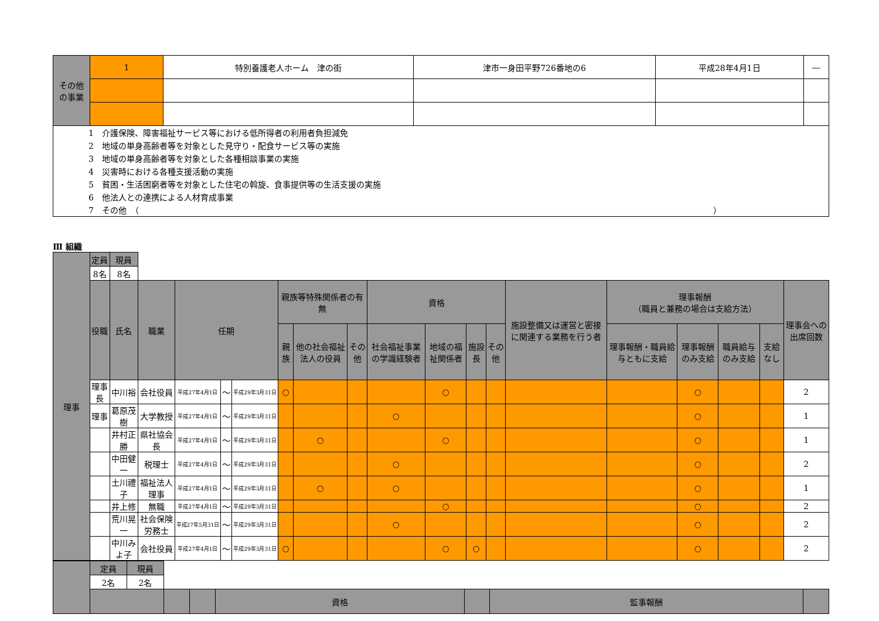| その他 の事業 | 1 | 特別養護老人ホーム 津の街 | 津市一身田平野726番地の6 | 平成28年4月1日 | ― |
| 1 介護保険、障害福祉サービス等における低所得者の利用者負担減免 |
| 2 地域の単身高齢者等を対象とした見守り・配食サービス等の実施 |
| 3 地域の単身高齢者等を対象とした各種相談事業の実施 |
| 4 災害時における各種支援活動の実施 |
| 5 貧困・生活困窮者等を対象とした住宅の斡旋、食事提供等の生活支援の実施 |
| 6 他法人との連携による人材育成事業 |
| 7 その他 （ ） |
Ⅲ 組織
| 理事 | 定員 | 現員 | | | | | | | | | | | | | | | | | |
| | 8名 | 8名 | | | | | | | | | | | | | | | | | |
| | 役職 | 氏名 | 職業 | 任期 | | | 親族等特殊関係者の有無 | | | 資格 | | | | 施設整備又は運営と密接に関連する業務を行う者 | 理事報酬 （職員と兼務の場合は支給方法） | | | | 理事会への出席回数 |
| | | | | | | | 親族 | 他の社会福祉法人の役員 | その他 | 社会福祉事業の学識経験者 | 地域の福祉関係者 | 施設長 | その他 | | 理事報酬・職員給与ともに支給 | 理事報酬のみ支給 | 職員給与のみ支給 | 支給なし | |
| | 理事長 | 中川裕 | 会社役員 | 平成27年4月1日 | ～ | 平成29年3月31日 | ○ | | | | ○ | | | | | ○ | | | 2 |
| | 理事 | 葛原茂樹 | 大学教授 | 平成27年4月1日 | ～ | 平成29年3月31日 | | | | ○ | | | | | | ○ | | | 1 |
| | | 井村正勝 | 県社協会長 | 平成27年4月1日 | ～ | 平成29年3月31日 | | ○ | | | ○ | | | | | ○ | | | 1 |
| | | 中田健一 | 税理士 | 平成27年4月1日 | ～ | 平成29年3月31日 | | | | ○ | | | | | | ○ | | | 2 |
| | | 土川禮子 | 福祉法人理事 | 平成27年4月1日 | ～ | 平成29年3月31日 | | ○ | | ○ | | | | | | ○ | | | 1 |
| | | 井上修 | 無職 | 平成27年4月1日 | ～ | 平成29年3月31日 | | | | | ○ | | | | | ○ | | | 2 |
| | | 荒川晃一 | 社会保険労務士 | 平成27年5月31日 | ～ | 平成29年3月31日 | | | | ○ | | | | | | ○ | | | 2 |
| | | 中川みよ子 | 会社役員 | 平成27年4月1日 | ～ | 平成29年3月31日 | ○ | | | | ○ | ○ | | | | ○ | | | 2 |
| | 定員 | 現員 | | | | | | |
| | 2名 | 2名 | | | | | | |
| | | | | | 資格 | | 監事報酬 | |